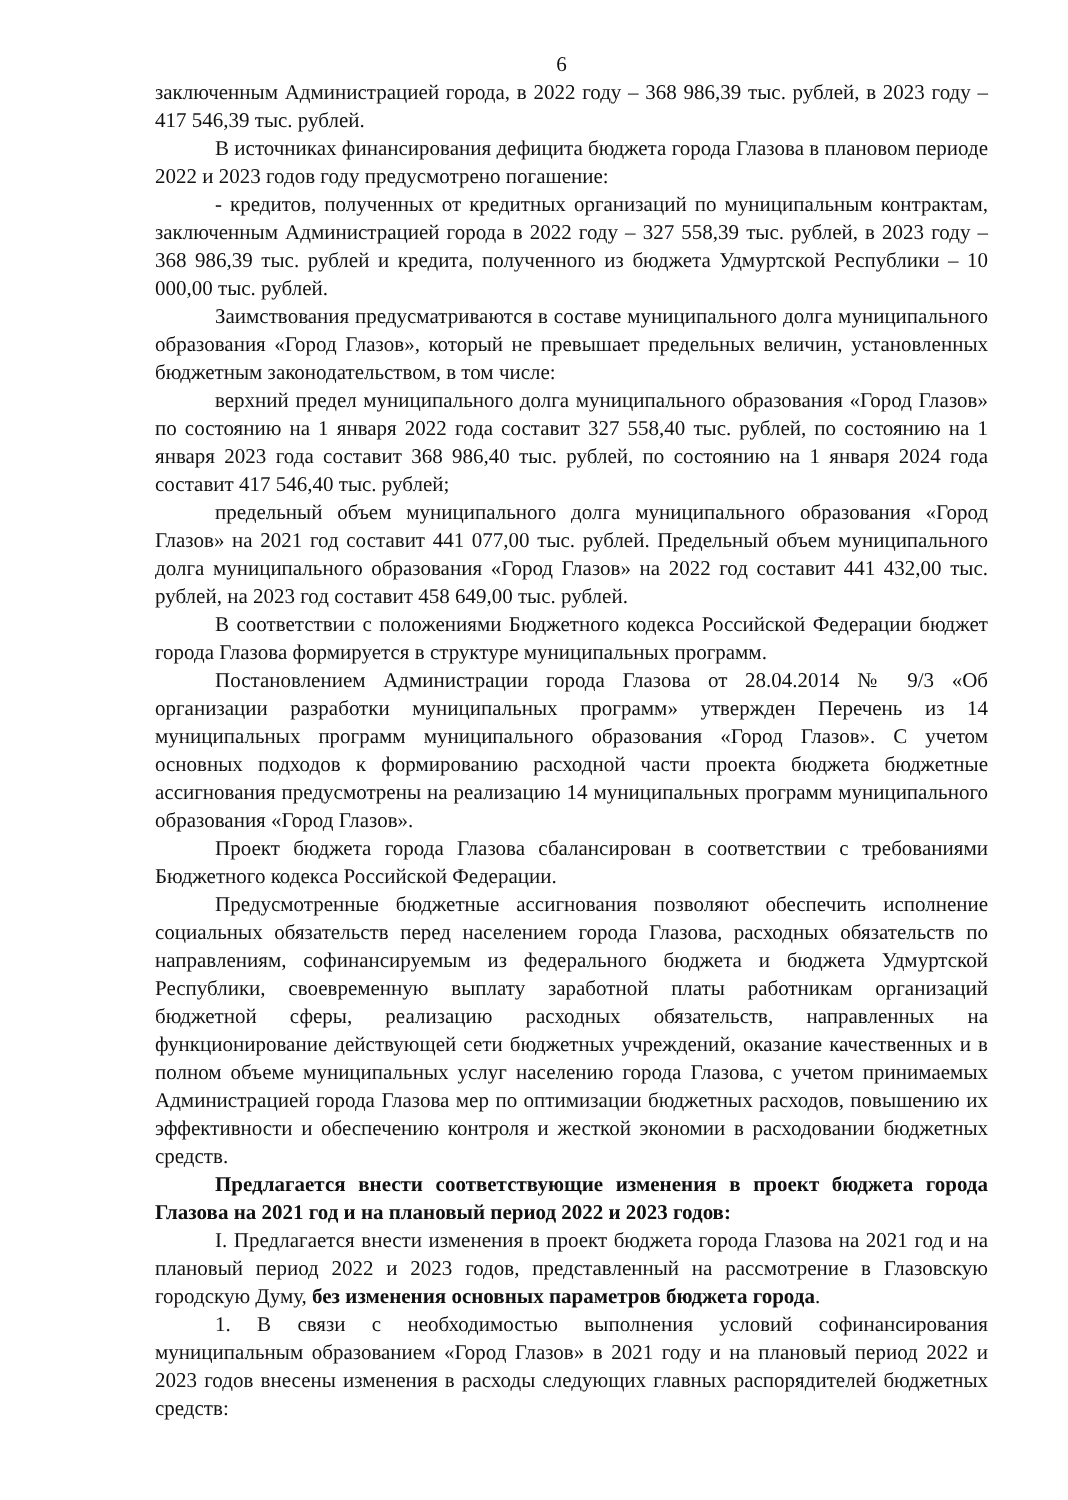6
заключенным Администрацией города, в 2022 году – 368 986,39 тыс. рублей, в 2023 году – 417 546,39 тыс. рублей.
В источниках финансирования дефицита бюджета города Глазова в плановом периоде 2022 и 2023 годов году предусмотрено погашение:
- кредитов, полученных от кредитных организаций по муниципальным контрактам, заключенным Администрацией города в 2022 году – 327 558,39 тыс. рублей, в 2023 году – 368 986,39 тыс. рублей и кредита, полученного из бюджета Удмуртской Республики – 10 000,00 тыс. рублей.
Заимствования предусматриваются в составе муниципального долга муниципального образования «Город Глазов», который не превышает предельных величин, установленных бюджетным законодательством, в том числе:
верхний предел муниципального долга муниципального образования «Город Глазов» по состоянию на 1 января 2022 года составит 327 558,40 тыс. рублей, по состоянию на 1 января 2023 года составит 368 986,40 тыс. рублей, по состоянию на 1 января 2024 года составит 417 546,40 тыс. рублей;
предельный объем муниципального долга муниципального образования «Город Глазов» на 2021 год составит 441 077,00 тыс. рублей. Предельный объем муниципального долга муниципального образования «Город Глазов» на 2022 год составит 441 432,00 тыс. рублей, на 2023 год составит 458 649,00 тыс. рублей.
В соответствии с положениями Бюджетного кодекса Российской Федерации бюджет города Глазова формируется в структуре муниципальных программ.
Постановлением Администрации города Глазова от 28.04.2014 № 9/3 «Об организации разработки муниципальных программ» утвержден Перечень из 14 муниципальных программ муниципального образования «Город Глазов». С учетом основных подходов к формированию расходной части проекта бюджета бюджетные ассигнования предусмотрены на реализацию 14 муниципальных программ муниципального образования «Город Глазов».
Проект бюджета города Глазова сбалансирован в соответствии с требованиями Бюджетного кодекса Российской Федерации.
Предусмотренные бюджетные ассигнования позволяют обеспечить исполнение социальных обязательств перед населением города Глазова, расходных обязательств по направлениям, софинансируемым из федерального бюджета и бюджета Удмуртской Республики, своевременную выплату заработной платы работникам организаций бюджетной сферы, реализацию расходных обязательств, направленных на функционирование действующей сети бюджетных учреждений, оказание качественных и в полном объеме муниципальных услуг населению города Глазова, с учетом принимаемых Администрацией города Глазова мер по оптимизации бюджетных расходов, повышению их эффективности и обеспечению контроля и жесткой экономии в расходовании бюджетных средств.
Предлагается внести соответствующие изменения в проект бюджета города Глазова на 2021 год и на плановый период 2022 и 2023 годов:
I. Предлагается внести изменения в проект бюджета города Глазова на 2021 год и на плановый период 2022 и 2023 годов, представленный на рассмотрение в Глазовскую городскую Думу, без изменения основных параметров бюджета города.
1. В связи с необходимостью выполнения условий софинансирования муниципальным образованием «Город Глазов» в 2021 году и на плановый период 2022 и 2023 годов внесены изменения в расходы следующих главных распорядителей бюджетных средств: